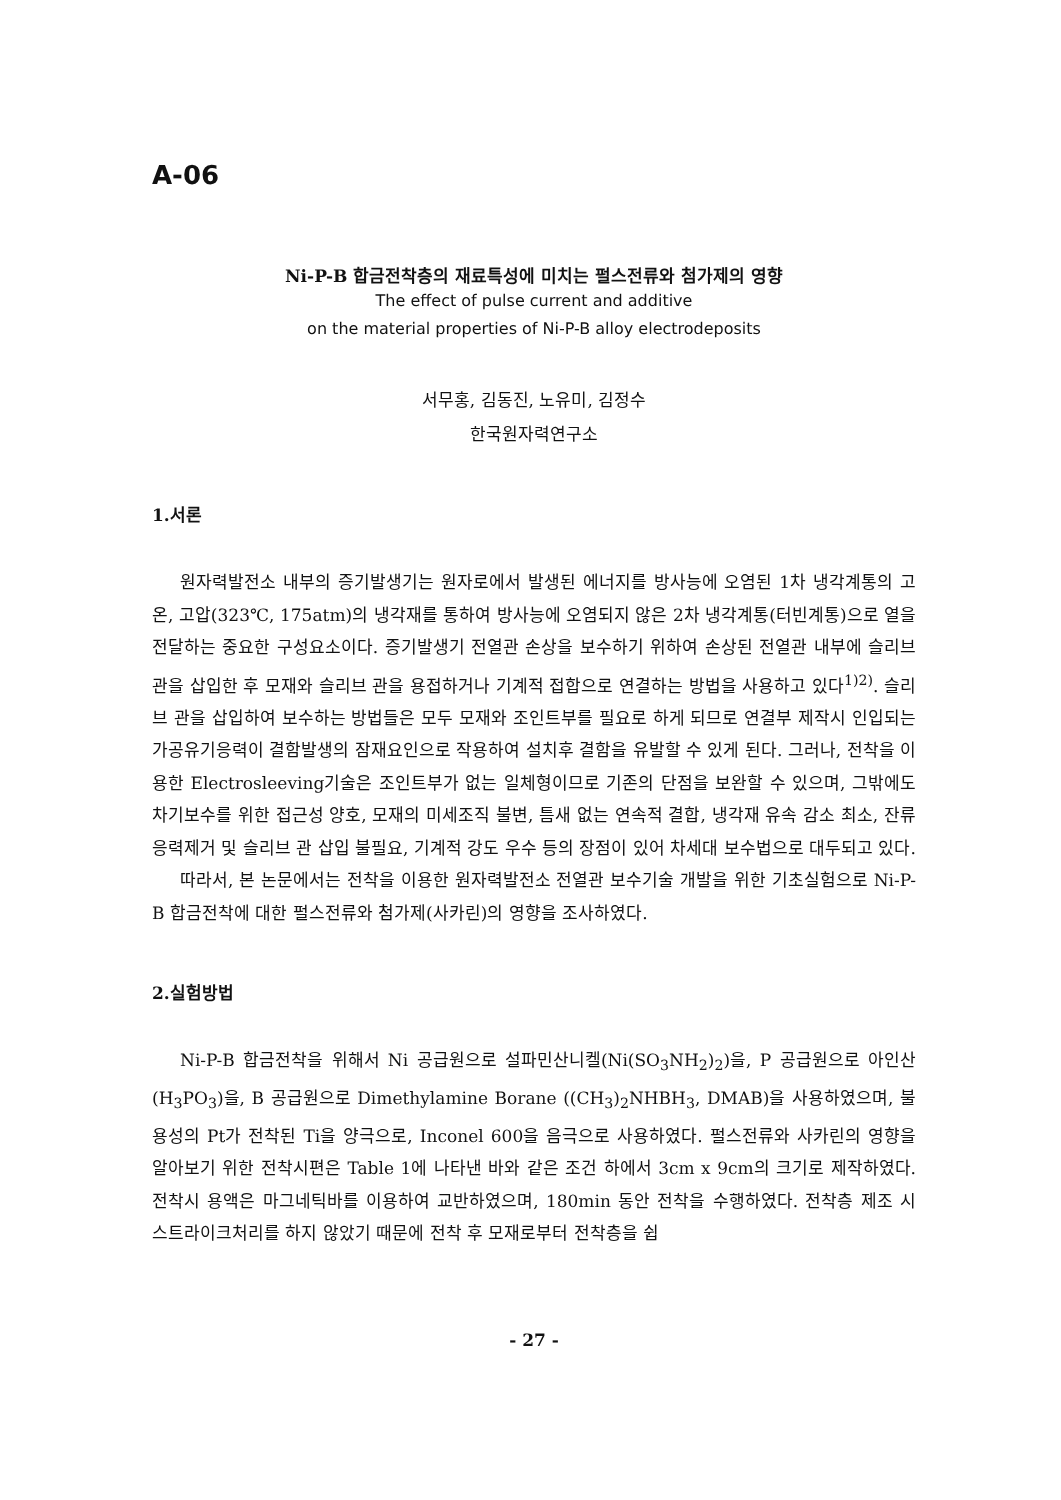A-06
Ni-P-B 합금전착층의 재료특성에 미치는 펄스전류와 첨가제의 영향
The effect of pulse current and additive
on the material properties of Ni-P-B alloy electrodeposits
서무홍, 김동진, 노유미, 김정수
한국원자력연구소
1.서론
원자력발전소 내부의 증기발생기는 원자로에서 발생된 에너지를 방사능에 오염된 1차 냉각계통의 고온, 고압(323℃, 175atm)의 냉각재를 통하여 방사능에 오염되지 않은 2차 냉각계통(터빈계통)으로 열을 전달하는 중요한 구성요소이다. 증기발생기 전열관 손상을 보수하기 위하여 손상된 전열관 내부에 슬리브 관을 삽입한 후 모재와 슬리브 관을 용접하거나 기계적 접합으로 연결하는 방법을 사용하고 있다<sup>1)2)</sup>. 슬리브 관을 삽입하여 보수하는 방법들은 모두 모재와 조인트부를 필요로 하게 되므로 연결부 제작시 인입되는 가공유기응력이 결함발생의 잠재요인으로 작용하여 설치후 결함을 유발할 수 있게 된다. 그러나, 전착을 이용한 Electrosleeving기술은 조인트부가 없는 일체형이므로 기존의 단점을 보완할 수 있으며, 그밖에도 차기보수를 위한 접근성 양호, 모재의 미세조직 불변, 틈새 없는 연속적 결합, 냉각재 유속 감소 최소, 잔류응력제거 및 슬리브 관 삽입 불필요, 기계적 강도 우수 등의 장점이 있어 차세대 보수법으로 대두되고 있다.
따라서, 본 논문에서는 전착을 이용한 원자력발전소 전열관 보수기술 개발을 위한 기초실험으로 Ni-P-B 합금전착에 대한 펄스전류와 첨가제(사카린)의 영향을 조사하였다.
2.실험방법
Ni-P-B 합금전착을 위해서 Ni 공급원으로 설파민산니켈(Ni(SO<sub>3</sub>NH<sub>2</sub>)<sub>2</sub>)을, P 공급원으로 아인산(H<sub>3</sub>PO<sub>3</sub>)을, B 공급원으로 Dimethylamine Borane ((CH<sub>3</sub>)<sub>2</sub>NHBH<sub>3</sub>, DMAB)을 사용하였으며, 불용성의 Pt가 전착된 Ti을 양극으로, Inconel 600을 음극으로 사용하였다. 펄스전류와 사카린의 영향을 알아보기 위한 전착시편은 Table 1에 나타낸 바와 같은 조건 하에서 3cm x 9cm의 크기로 제작하였다. 전착시 용액은 마그네틱바를 이용하여 교반하였으며, 180min 동안 전착을 수행하였다. 전착층 제조 시 스트라이크처리를 하지 않았기 때문에 전착 후 모재로부터 전착층을 쉽
- 27 -